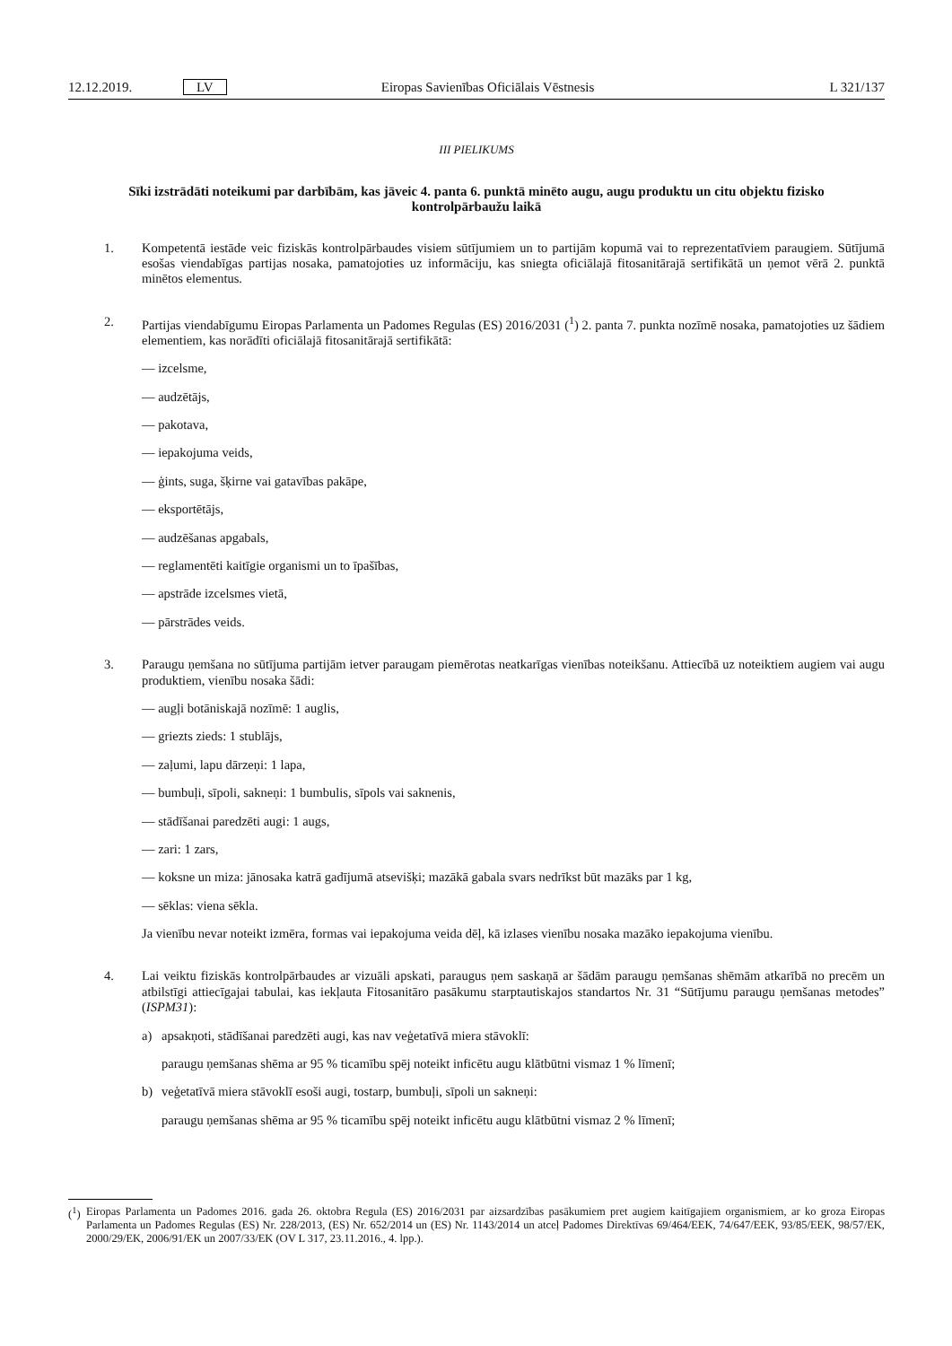12.12.2019. LV Eiropas Savienības Oficiālais Vēstnesis L 321/137
III PIELIKUMS
Sīki izstrādāti noteikumi par darbībām, kas jāveic 4. panta 6. punktā minēto augu, augu produktu un citu objektu fizisko kontrolpārbaužu laikā
1.
Kompetentā iestāde veic fiziskās kontrolpārbaudes visiem sūtījumiem un to partijām kopumā vai to reprezentatīviem paraugiem. Sūtījumā esošas viendabīgas partijas nosaka, pamatojoties uz informāciju, kas sniegta oficiālajā fitosanitārajā sertifikātā un ņemot vērā 2. punktā minētos elementus.
2.
Partijas viendabīgumu Eiropas Parlamenta un Padomes Regulas (ES) 2016/2031 (<sup>1</sup>) 2. panta 7. punkta nozīmē nosaka, pamatojoties uz šādiem elementiem, kas norādīti oficiālajā fitosanitārajā sertifikātā:
— izcelsme,
— audzētājs,
— pakotava,
— iepakojuma veids,
— ģints, suga, šķirne vai gatavības pakāpe,
— eksportētājs,
— audzēšanas apgabals,
— reglamentēti kaitīgie organismi un to īpašības,
— apstrāde izcelsmes vietā,
— pārstrādes veids.
3.
Paraugu ņemšana no sūtījuma partijām ietver paraugam piemērotas neatkarīgas vienības noteikšanu. Attiecībā uz noteiktiem augiem vai augu produktiem, vienību nosaka šādi:
— augļi botāniskajā nozīmē: 1 auglis,
— griezts zieds: 1 stublājs,
— zaļumi, lapu dārzeņi: 1 lapa,
— bumbuļi, sīpoli, sakneņi: 1 bumbulis, sīpols vai saknenis,
— stādīšanai paredzēti augi: 1 augs,
— zari: 1 zars,
— koksne un miza: jānosaka katrā gadījumā atsevišķi; mazākā gabala svars nedrīkst būt mazāks par 1 kg,
— sēklas: viena sēkla.
Ja vienību nevar noteikt izmēra, formas vai iepakojuma veida dēļ, kā izlases vienību nosaka mazāko iepakojuma vienību.
4.
Lai veiktu fiziskās kontrolpārbaudes ar vizuāli apskati, paraugus ņem saskaņā ar šādām paraugu ņemšanas shēmām atkarībā no precēm un atbilstīgi attiecīgajai tabulai, kas iekļauta Fitosanitāro pasākumu starptautiskajos standartos Nr. 31 “Sūtījumu paraugu ņemšanas metodes” (ISPM31):
a) apsakņoti, stādīšanai paredzēti augi, kas nav veģetatīvā miera stāvoklī:
paraugu ņemšanas shēma ar 95 % ticamību spēj noteikt inficētu augu klātbūtni vismaz 1 % līmenī;
b) veģetatīvā miera stāvoklī esoši augi, tostarp, bumbuļi, sīpoli un sakneņi:
paraugu ņemšanas shēma ar 95 % ticamību spēj noteikt inficētu augu klātbūtni vismaz 2 % līmenī;
(<sup>1</sup>)
Eiropas Parlamenta un Padomes 2016. gada 26. oktobra Regula (ES) 2016/2031 par aizsardzības pasākumiem pret augiem kaitīgajiem organismiem, ar ko groza Eiropas Parlamenta un Padomes Regulas (ES) Nr. 228/2013, (ES) Nr. 652/2014 un (ES) Nr. 1143/2014 un atceļ Padomes Direktīvas 69/464/EEK, 74/647/EEK, 93/85/EEK, 98/57/EK, 2000/29/EK, 2006/91/EK un 2007/33/EK (OV L 317, 23.11.2016., 4. lpp.).